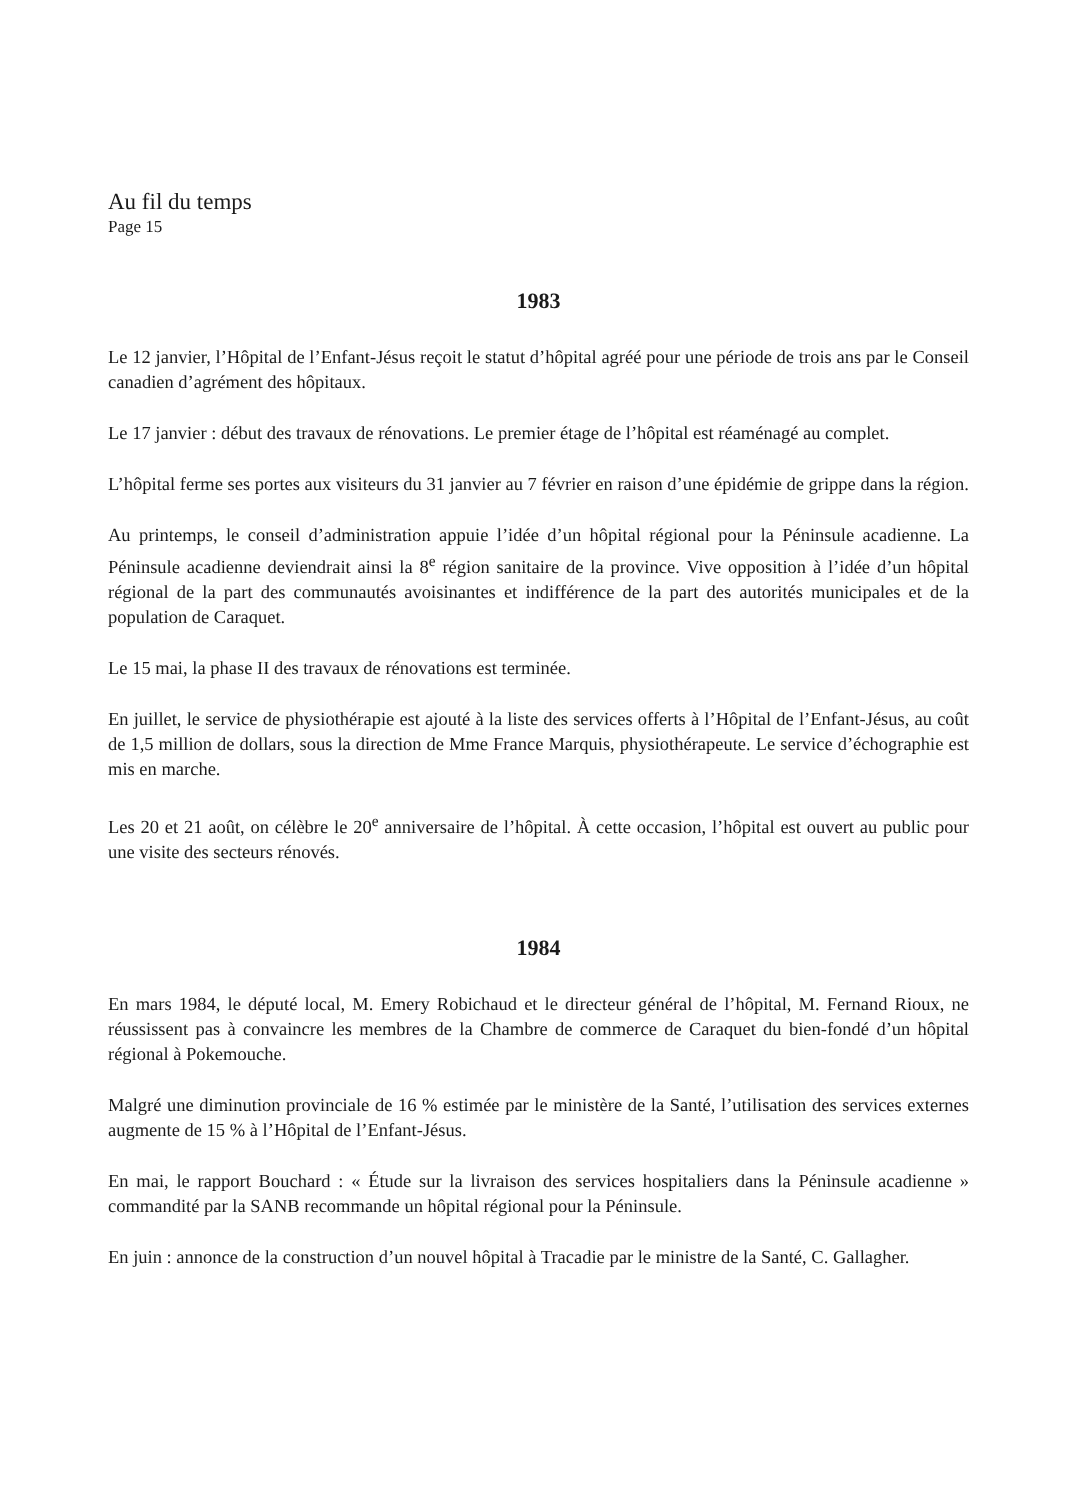Au fil du temps
Page 15
1983
Le 12 janvier, l’Hôpital de l’Enfant-Jésus reçoit le statut d’hôpital agréé pour une période de trois ans par le Conseil canadien d’agrément des hôpitaux.
Le 17 janvier : début des travaux de rénovations. Le premier étage de l’hôpital est réaménagé au complet.
L’hôpital ferme ses portes aux visiteurs du 31 janvier au 7 février en raison d’une épidémie de grippe dans la région.
Au printemps, le conseil d’administration appuie l’idée d’un hôpital régional pour la Péninsule acadienne. La Péninsule acadienne deviendrait ainsi la 8<sup>e</sup> région sanitaire de la province. Vive opposition à l’idée d’un hôpital régional de la part des communautés avoisinantes et indifférence de la part des autorités municipales et de la population de Caraquet.
Le 15 mai, la phase II des travaux de rénovations est terminée.
En juillet, le service de physiothérapie est ajouté à la liste des services offerts à l’Hôpital de l’Enfant-Jésus, au coût de 1,5 million de dollars, sous la direction de Mme France Marquis, physiothérapeute. Le service d’échographie est mis en marche.
Les 20 et 21 août, on célèbre le 20<sup>e</sup> anniversaire de l’hôpital. À cette occasion, l’hôpital est ouvert au public pour une visite des secteurs rénovés.
1984
En mars 1984, le député local, M. Emery Robichaud et le directeur général de l’hôpital, M. Fernand Rioux, ne réussissent pas à convaincre les membres de la Chambre de commerce de Caraquet du bien-fondé d’un hôpital régional à Pokemouche.
Malgré une diminution provinciale de 16 % estimée par le ministère de la Santé, l’utilisation des services externes augmente de 15 % à l’Hôpital de l’Enfant-Jésus.
En mai, le rapport Bouchard : « Étude sur la livraison des services hospitaliers dans la Péninsule acadienne » commandité par la SANB recommande un hôpital régional pour la Péninsule.
En juin : annonce de la construction d’un nouvel hôpital à Tracadie par le ministre de la Santé, C. Gallagher.